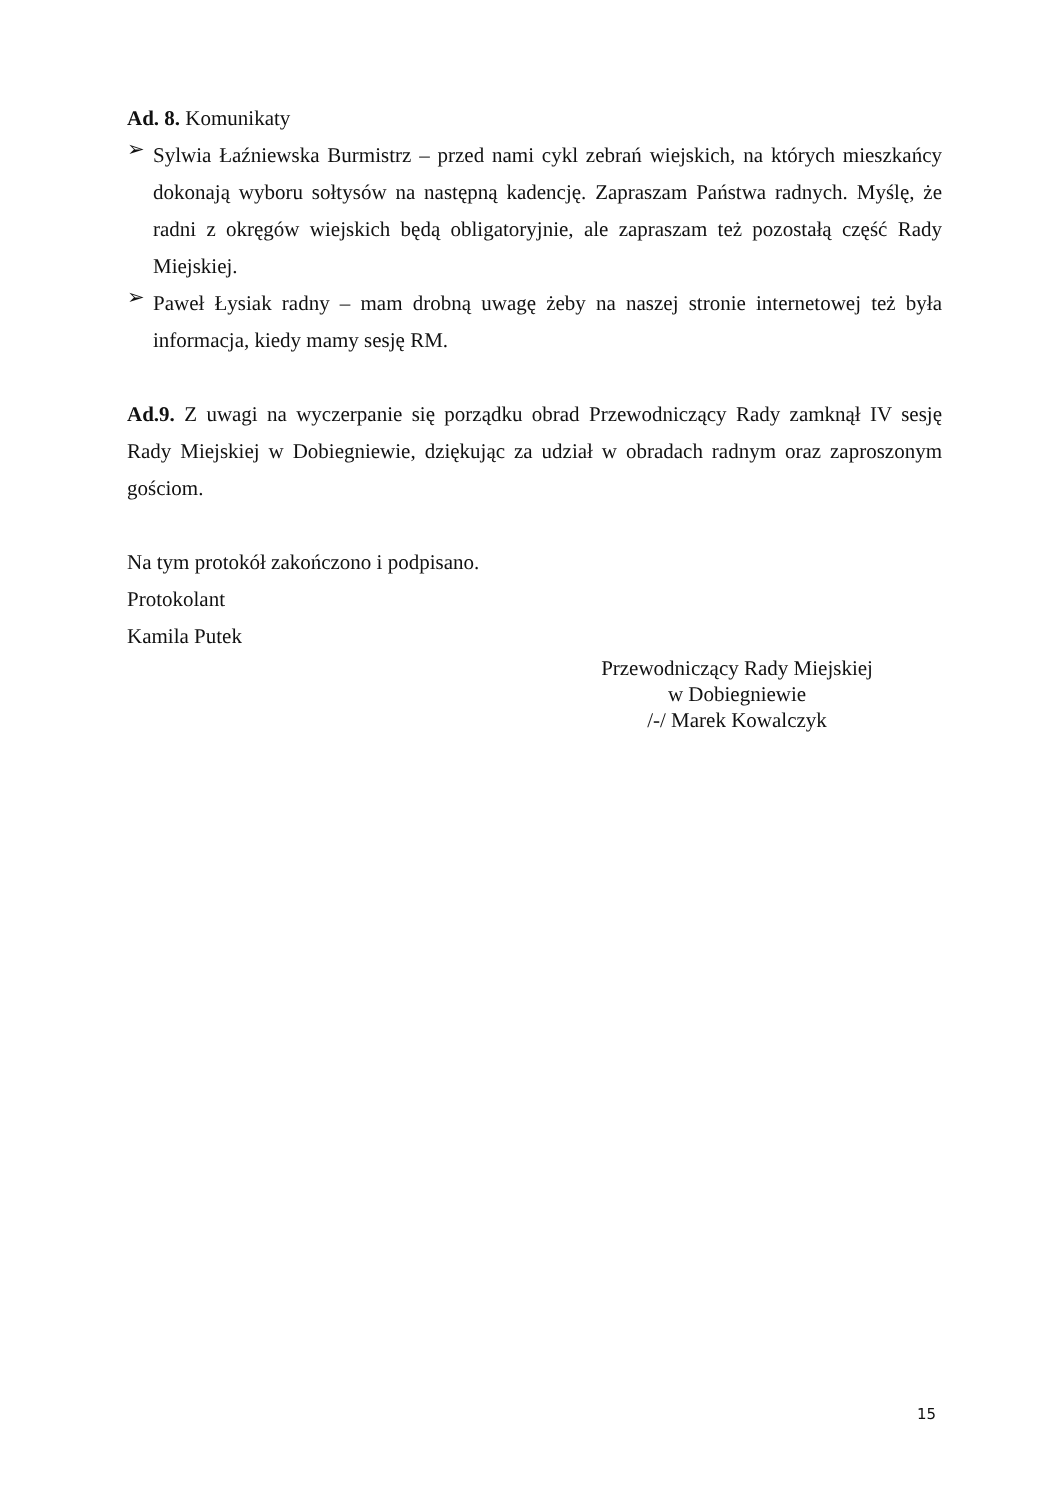Ad. 8. Komunikaty
➢
Sylwia Łaźniewska Burmistrz – przed nami cykl zebrań wiejskich, na których mieszkańcy dokonają wyboru sołtysów na następną kadencję. Zapraszam Państwa radnych. Myślę, że radni z okręgów wiejskich będą obligatoryjnie, ale zapraszam też pozostałą część Rady Miejskiej.
➢
Paweł Łysiak radny – mam drobną uwagę żeby na naszej stronie internetowej też była informacja, kiedy mamy sesję RM.
Ad.9. Z uwagi na wyczerpanie się porządku obrad Przewodniczący Rady zamknął IV sesję Rady Miejskiej w Dobiegniewie, dziękując za udział w obradach radnym oraz zaproszonym gościom.
Na tym protokół zakończono i podpisano.
Protokolant
Kamila Putek
Przewodniczący Rady Miejskiej
w Dobiegniewie
/-/ Marek Kowalczyk
15